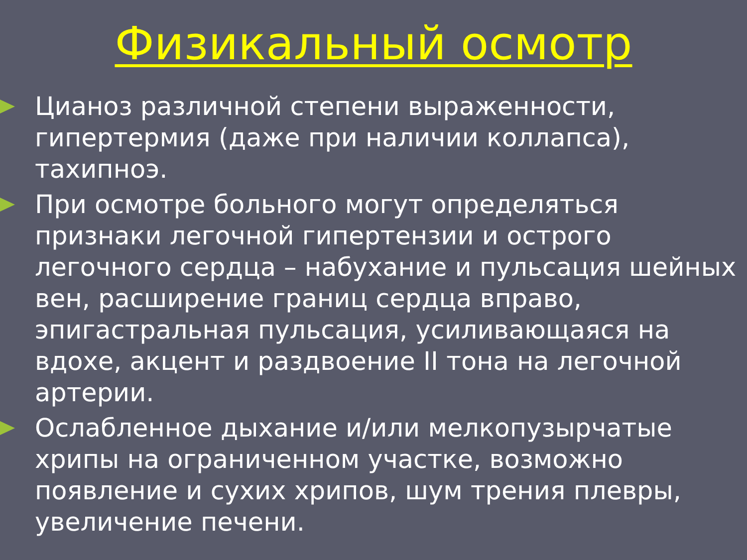Физикальный осмотр
Цианоз различной степени выраженности, гипертермия (даже при наличии коллапса), тахипноэ.
При осмотре больного могут определяться признаки легочной гипертензии и острого легочного сердца – набухание и пульсация шейных вен, расширение границ сердца вправо, эпигастральная пульсация, усиливающаяся на вдохе, акцент и раздвоение II тона на легочной артерии.
Ослабленное дыхание и/или мелкопузырчатые хрипы на ограниченном участке, возможно появление и сухих хрипов, шум трения плевры, увеличение печени.